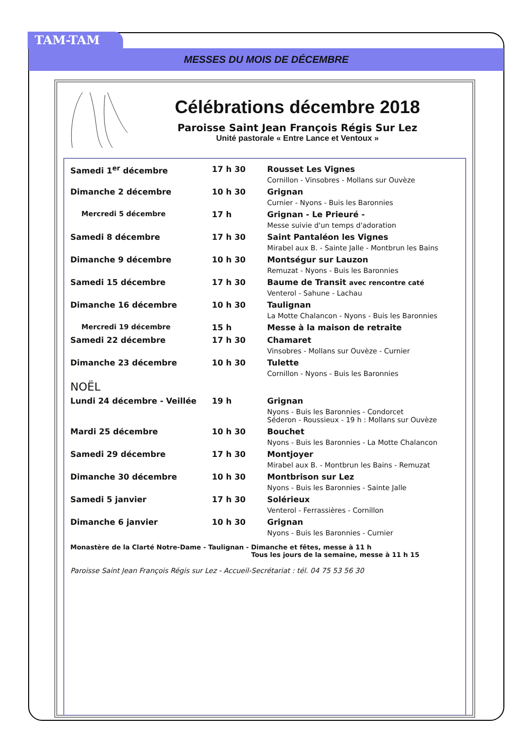TAM-TAM
MESSES DU MOIS DE DÉCEMBRE
Célébrations décembre 2018
Paroisse Saint Jean François Régis Sur Lez
Unité pastorale « Entre Lance et Ventoux »
| Samedi 1<sup>er</sup> décembre | 17 h 30 | Rousset Les Vignes Cornillon - Vinsobres - Mollans sur Ouvèze |
| Dimanche 2 décembre | 10 h 30 | Grignan Curnier - Nyons - Buis les Baronnies |
| Mercredi 5 décembre | 17 h | Grignan - Le Prieuré - Messe suivie d'un temps d'adoration |
| Samedi 8 décembre | 17 h 30 | Saint Pantaléon les Vignes Mirabel aux B. - Sainte Jalle - Montbrun les Bains |
| Dimanche 9 décembre | 10 h 30 | Montségur sur Lauzon Remuzat - Nyons - Buis les Baronnies |
| Samedi 15 décembre | 17 h 30 | Baume de Transit avec rencontre caté Venterol - Sahune - Lachau |
| Dimanche 16 décembre | 10 h 30 | Taulignan La Motte Chalancon - Nyons - Buis les Baronnies |
| Mercredi 19 décembre | 15 h | Messe à la maison de retraite |
| Samedi 22 décembre | 17 h 30 | Chamaret Vinsobres - Mollans sur Ouvèze - Curnier |
| Dimanche 23 décembre | 10 h 30 | Tulette Cornillon - Nyons - Buis les Baronnies |
| NOËL | | |
| Lundi 24 décembre - Veillée | 19 h | Grignan Nyons - Buis les Baronnies - Condorcet Séderon - Roussieux - 19 h : Mollans sur Ouvèze |
| Mardi 25 décembre | 10 h 30 | Bouchet Nyons - Buis les Baronnies - La Motte Chalancon |
| Samedi 29 décembre | 17 h 30 | Montjoyer Mirabel aux B. - Montbrun les Bains - Remuzat |
| Dimanche 30 décembre | 10 h 30 | Montbrison sur Lez Nyons - Buis les Baronnies - Sainte Jalle |
| Samedi 5 janvier | 17 h 30 | Solérieux Venterol - Ferrassières - Cornillon |
| Dimanche 6 janvier | 10 h 30 | Grignan Nyons - Buis les Baronnies - Curnier |
Monastère de la Clarté Notre-Dame - Taulignan - Dimanche et fêtes, messe à 11 h
Tous les jours de la semaine, messe à 11 h 15
Paroisse Saint Jean François Régis sur Lez - Accueil-Secrétariat : tél. 04 75 53 56 30